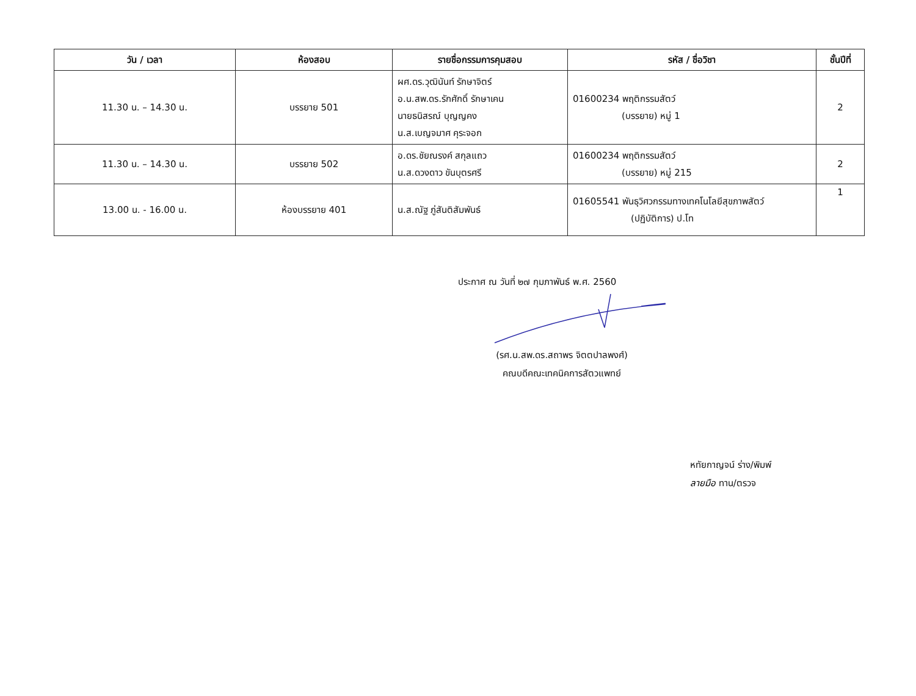| วัน / เวลา | ห้องสอบ | รายชื่อกรรมการคุมสอบ | รหัส / ชื่อวิชา | ชั้นปีที่ |
| --- | --- | --- | --- | --- |
| 11.30 น. – 14.30 น. | บรรยาย 501 | ผศ.ดร.วุฒินันท์ รักษาจิตร์ อ.น.สพ.ดร.รักศักดิ์ รักษาเคน นายธนิสรณ์ บุญญคง น.ส.เบญจมาศ คุระจอก | 01600234 พฤติกรรมสัตว์ (บรรยาย) หมู่ 1 | 2 |
| 11.30 น. – 14.30 น. | บรรยาย 502 | อ.ดร.ชัยณรงค์ สกุลแถว น.ส.ดวงดาว ขันบุตรศรี | 01600234 พฤติกรรมสัตว์ (บรรยาย) หมู่ 215 | 2 |
| 13.00 น. - 16.00 น. | ห้องบรรยาย 401 | น.ส.ณัฐ ภู่สันติสัมพันธ์ | 01605541 พันธุวิศวกรรมทางเทคโนโลยีสุขภาพสัตว์ (ปฏิบัติการ) ป.โท | 1 |
ประกาศ ณ วันที่ ๒๗ กุมภาพันธ์ พ.ศ. 2560
(รศ.น.สพ.ดร.สถาพร จิตตปาลพงศ์)
คณบดีคณะเทคนิคการสัตวแพทย์
หทัยกาญจน์ ร่าง/พิมพ์
ลายมือ ทาน/ตรวจ